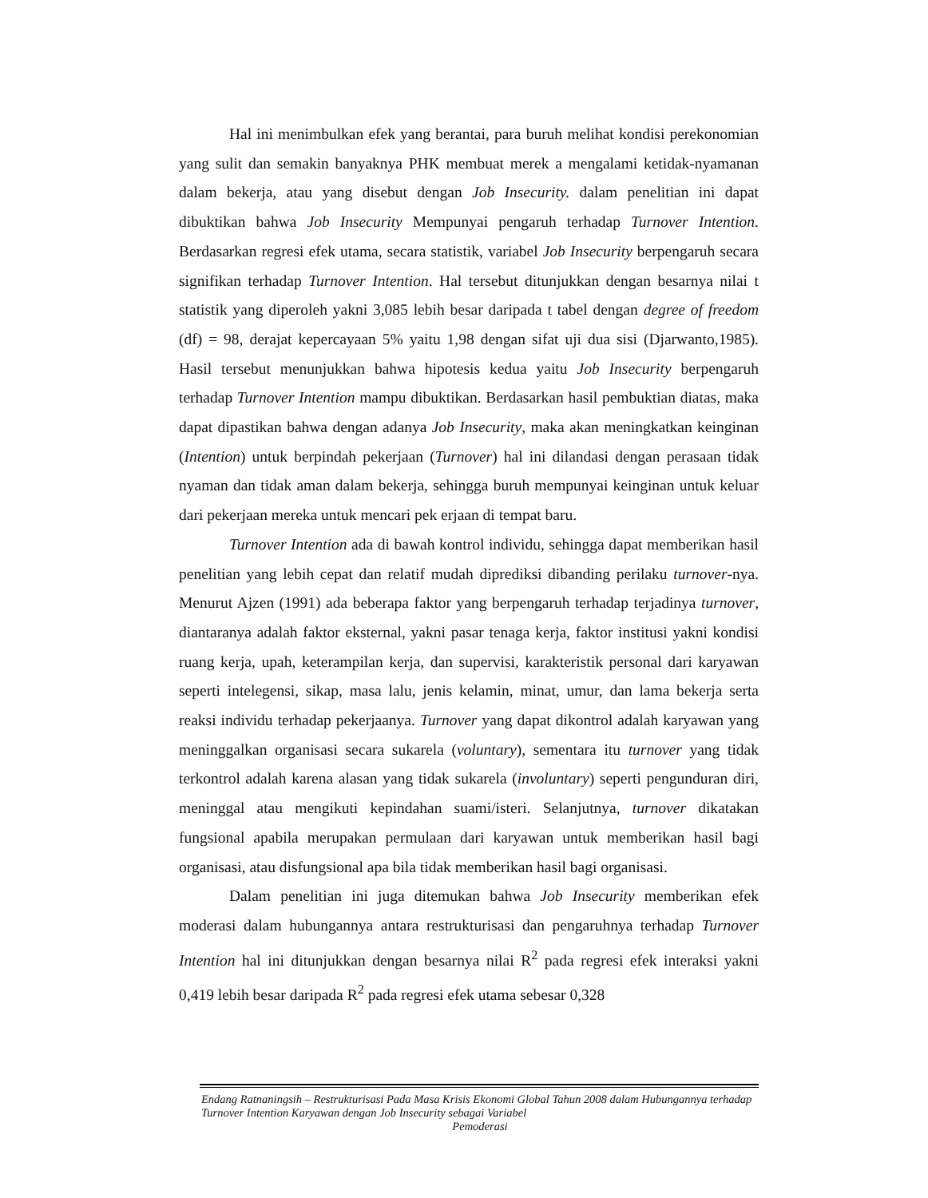Hal ini menimbulkan efek yang berantai, para buruh melihat kondisi perekonomian yang sulit dan semakin banyaknya PHK membuat merek a mengalami ketidak-nyamanan dalam bekerja, atau yang disebut dengan Job Insecurity. dalam penelitian ini dapat dibuktikan bahwa Job Insecurity Mempunyai pengaruh terhadap Turnover Intention. Berdasarkan regresi efek utama, secara statistik, variabel Job Insecurity berpengaruh secara signifikan terhadap Turnover Intention. Hal tersebut ditunjukkan dengan besarnya nilai t statistik yang diperoleh yakni 3,085 lebih besar daripada t tabel dengan degree of freedom (df) = 98, derajat kepercayaan 5% yaitu 1,98 dengan sifat uji dua sisi (Djarwanto,1985). Hasil tersebut menunjukkan bahwa hipotesis kedua yaitu Job Insecurity berpengaruh terhadap Turnover Intention mampu dibuktikan. Berdasarkan hasil pembuktian diatas, maka dapat dipastikan bahwa dengan adanya Job Insecurity, maka akan meningkatkan keinginan (Intention) untuk berpindah pekerjaan (Turnover) hal ini dilandasi dengan perasaan tidak nyaman dan tidak aman dalam bekerja, sehingga buruh mempunyai keinginan untuk keluar dari pekerjaan mereka untuk mencari pek erjaan di tempat baru.
Turnover Intention ada di bawah kontrol individu, sehingga dapat memberikan hasil penelitian yang lebih cepat dan relatif mudah diprediksi dibanding perilaku turnover-nya. Menurut Ajzen (1991) ada beberapa faktor yang berpengaruh terhadap terjadinya turnover, diantaranya adalah faktor eksternal, yakni pasar tenaga kerja, faktor institusi yakni kondisi ruang kerja, upah, keterampilan kerja, dan supervisi, karakteristik personal dari karyawan seperti intelegensi, sikap, masa lalu, jenis kelamin, minat, umur, dan lama bekerja serta reaksi individu terhadap pekerjaanya. Turnover yang dapat dikontrol adalah karyawan yang meninggalkan organisasi secara sukarela (voluntary), sementara itu turnover yang tidak terkontrol adalah karena alasan yang tidak sukarela (involuntary) seperti pengunduran diri, meninggal atau mengikuti kepindahan suami/isteri. Selanjutnya, turnover dikatakan fungsional apabila merupakan permulaan dari karyawan untuk memberikan hasil bagi organisasi, atau disfungsional apa bila tidak memberikan hasil bagi organisasi.
Dalam penelitian ini juga ditemukan bahwa Job Insecurity memberikan efek moderasi dalam hubungannya antara restrukturisasi dan pengaruhnya terhadap Turnover Intention hal ini ditunjukkan dengan besarnya nilai R<sup>2</sup> pada regresi efek interaksi yakni 0,419 lebih besar daripada R<sup>2</sup> pada regresi efek utama sebesar 0,328
Endang Ratnaningsih – Restrukturisasi Pada Masa Krisis Ekonomi Global Tahun 2008 dalam Hubungannya terhadap Turnover Intention Karyawan dengan Job Insecurity sebagai Variabel
Pemoderasi